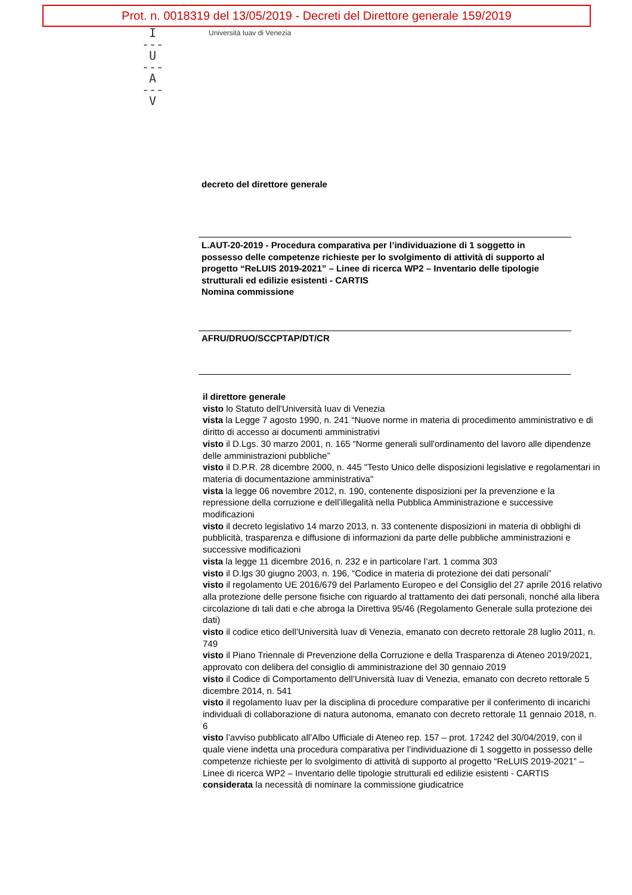Prot. n. 0018319 del 13/05/2019 - Decreti del Direttore generale 159/2019
I
---
U
---
A
---
V
Università Iuav di Venezia
decreto del direttore generale
L.AUT-20-2019 - Procedura comparativa per l’individuazione di 1 soggetto in possesso delle competenze richieste per lo svolgimento di attività di supporto al progetto “ReLUIS 2019-2021” – Linee di ricerca WP2 – Inventario delle tipologie strutturali ed edilizie esistenti - CARTIS
Nomina commissione
AFRU/DRUO/SCCPTAP/DT/CR
il direttore generale
visto lo Statuto dell'Università Iuav di Venezia
vista la Legge 7 agosto 1990, n. 241 “Nuove norme in materia di procedimento amministrativo e di diritto di accesso ai documenti amministrativi
visto il D.Lgs. 30 marzo 2001, n. 165 “Norme generali sull'ordinamento del lavoro alle dipendenze delle amministrazioni pubbliche”
visto il D.P.R. 28 dicembre 2000, n. 445 "Testo Unico delle disposizioni legislative e regolamentari in materia di documentazione amministrativa"
vista la legge 06 novembre 2012, n. 190, contenente disposizioni per la prevenzione e la repressione della corruzione e dell’illegalità nella Pubblica Amministrazione e successive modificazioni
visto il decreto legislativo 14 marzo 2013, n. 33 contenente disposizioni in materia di obblighi di pubblicità, trasparenza e diffusione di informazioni da parte delle pubbliche amministrazioni e successive modificazioni
vista la legge 11 dicembre 2016, n. 232 e in particolare l’art. 1 comma 303
visto il D.lgs 30 giugno 2003, n. 196, “Codice in materia di protezione dei dati personali”
visto il regolamento UE 2016/679 del Parlamento Europeo e del Consiglio del 27 aprile 2016 relativo alla protezione delle persone fisiche con riguardo al trattamento dei dati personali, nonché alla libera circolazione di tali dati e che abroga la Direttiva 95/46 (Regolamento Generale sulla protezione dei dati)
visto il codice etico dell’Università Iuav di Venezia, emanato con decreto rettorale 28 luglio 2011, n. 749
visto il Piano Triennale di Prevenzione della Corruzione e della Trasparenza di Ateneo 2019/2021, approvato con delibera del consiglio di amministrazione del 30 gennaio 2019
visto il Codice di Comportamento dell’Università Iuav di Venezia, emanato con decreto rettorale 5 dicembre 2014, n. 541
visto il regolamento Iuav per la disciplina di procedure comparative per il conferimento di incarichi individuali di collaborazione di natura autonoma, emanato con decreto rettorale 11 gennaio 2018, n. 6
visto l’avviso pubblicato all’Albo Ufficiale di Ateneo rep. 157 – prot. 17242 del 30/04/2019, con il quale viene indetta una procedura comparativa per l’individuazione di 1 soggetto in possesso delle competenze richieste per lo svolgimento di attività di supporto al progetto “ReLUIS 2019-2021” – Linee di ricerca WP2 – Inventario delle tipologie strutturali ed edilizie esistenti - CARTIS
considerata la necessità di nominare la commissione giudicatrice